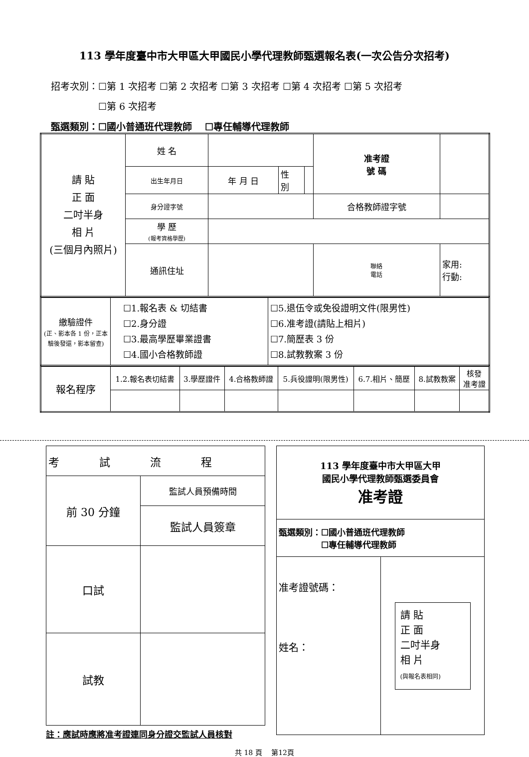113 學年度臺中市大甲區大甲國民小學代理教師甄選報名表(一次公告分次招考)
招考次別：☐第 1 次招考 ☐第 2 次招考 ☐第 3 次招考 ☐第 4 次招考 ☐第 5 次招考
     ☐第 6 次招考
甄選類別：☐國小普通班代理教師  ☐專任輔導代理教師
| 請 貼 正 面 二吋半身 相 片 (三個月內照片) | 姓 名 | | | | 准考證 號 碼 | |
| | 出生年月日 | 年 月 日 | 性 別 | | | |
| | 身分證字號 | | | | 合格教師證字號 | |
| | 學 歷 (報考資格學歷) | | | | | |
| | 通訊住址 | | | | 聯絡 電話 | 家用: 行動: |
| 繳驗證件 (正、影本各 1 份，正本驗後發還，影本留查) | ☐1.報名表 & 切結書 ☐2.身分證 ☐3.最高學歷畢業證書 ☐4.國小合格教師證 | ☐5.退伍令或免役證明文件(限男性) ☐6.准考證(請貼上相片) ☐7.簡歷表 3 份 ☐8.試教教案 3 份 |
| 報名程序 | 1.2.報名表切結書 | 3.學歷證件 | 4.合格教師證 | 5.兵役證明(限男性) | 6.7.相片、簡歷 | 8.試教教案 | 核發 准考證 |
| 考 試 流 程 | |
| 前 30 分鐘 | 監試人員預備時間 |
| | 監試人員簽章 |
| 口試 | |
| 試教 | |
註：應試時應將准考證連同身分證交監試人員核對
| 113 學年度臺中市大甲區大甲 國民小學代理教師甄選委員會 准考證 | |
| 甄選類別：☐國小普通班代理教師 ☐專任輔導代理教師 | |
| 准考證號碼： 姓名： | 請 貼 正 面 二吋半身 相 片 (與報名表相同) |
共 18 頁  第12頁